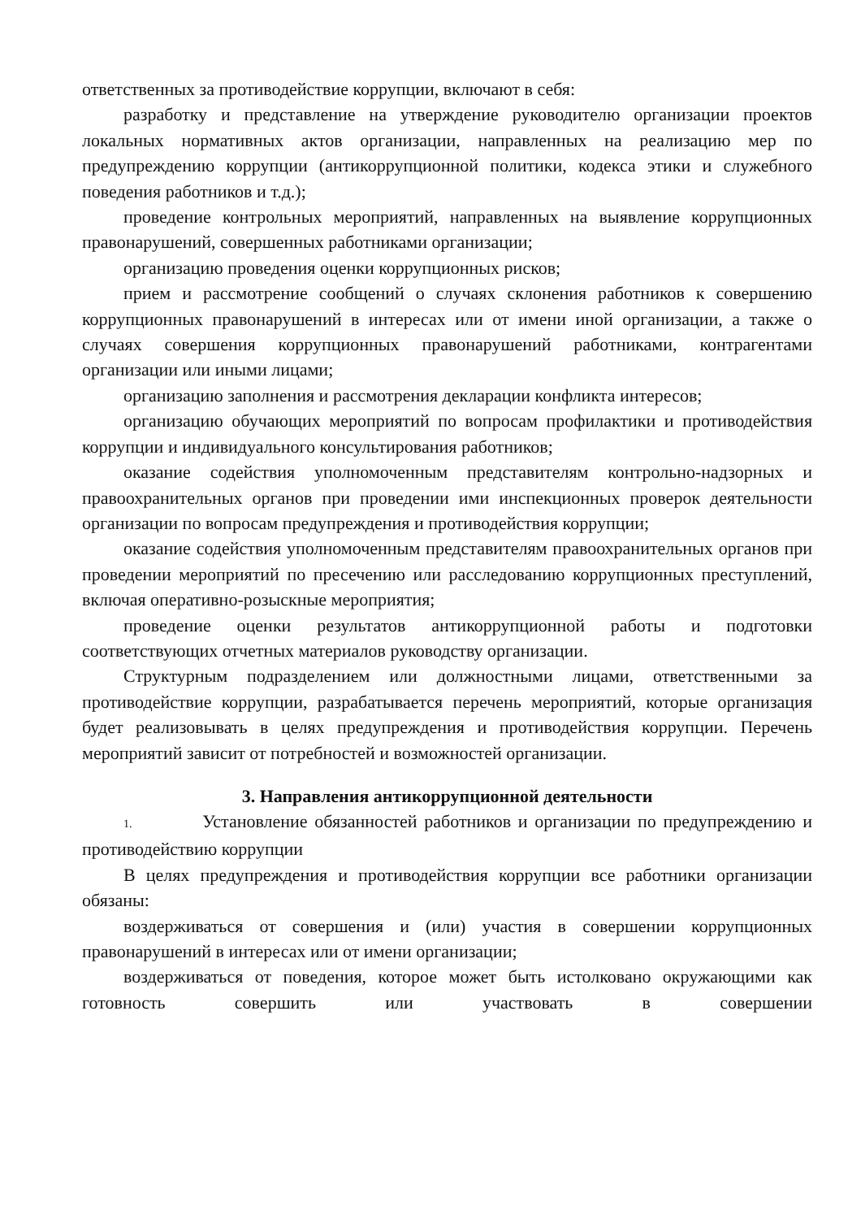ответственных за противодействие коррупции, включают в себя:
разработку и представление на утверждение руководителю организации проектов локальных нормативных актов организации, направленных на реализацию мер по предупреждению коррупции (антикоррупционной политики, кодекса этики и служебного поведения работников и т.д.);
проведение контрольных мероприятий, направленных на выявление коррупционных правонарушений, совершенных работниками организации;
организацию проведения оценки коррупционных рисков;
прием и рассмотрение сообщений о случаях склонения работников к совершению коррупционных правонарушений в интересах или от имени иной организации, а также о случаях совершения коррупционных правонарушений работниками, контрагентами организации или иными лицами;
организацию заполнения и рассмотрения декларации конфликта интересов;
организацию обучающих мероприятий по вопросам профилактики и противодействия коррупции и индивидуального консультирования работников;
оказание содействия уполномоченным представителям контрольно-надзорных и правоохранительных органов при проведении ими инспекционных проверок деятельности организации по вопросам предупреждения и противодействия коррупции;
оказание содействия уполномоченным представителям правоохранительных органов при проведении мероприятий по пресечению или расследованию коррупционных преступлений, включая оперативно-розыскные мероприятия;
проведение оценки результатов антикоррупционной работы и подготовки соответствующих отчетных материалов руководству организации.
Структурным подразделением или должностными лицами, ответственными за противодействие коррупции, разрабатывается перечень мероприятий, которые организация будет реализовывать в целях предупреждения и противодействия коррупции. Перечень мероприятий зависит от потребностей и возможностей организации.
3. Направления антикоррупционной деятельности
1. Установление обязанностей работников и организации по предупреждению и противодействию коррупции
В целях предупреждения и противодействия коррупции все работники организации обязаны:
воздерживаться от совершения и (или) участия в совершении коррупционных правонарушений в интересах или от имени организации;
воздерживаться от поведения, которое может быть истолковано окружающими как готовность совершить или участвовать в совершении